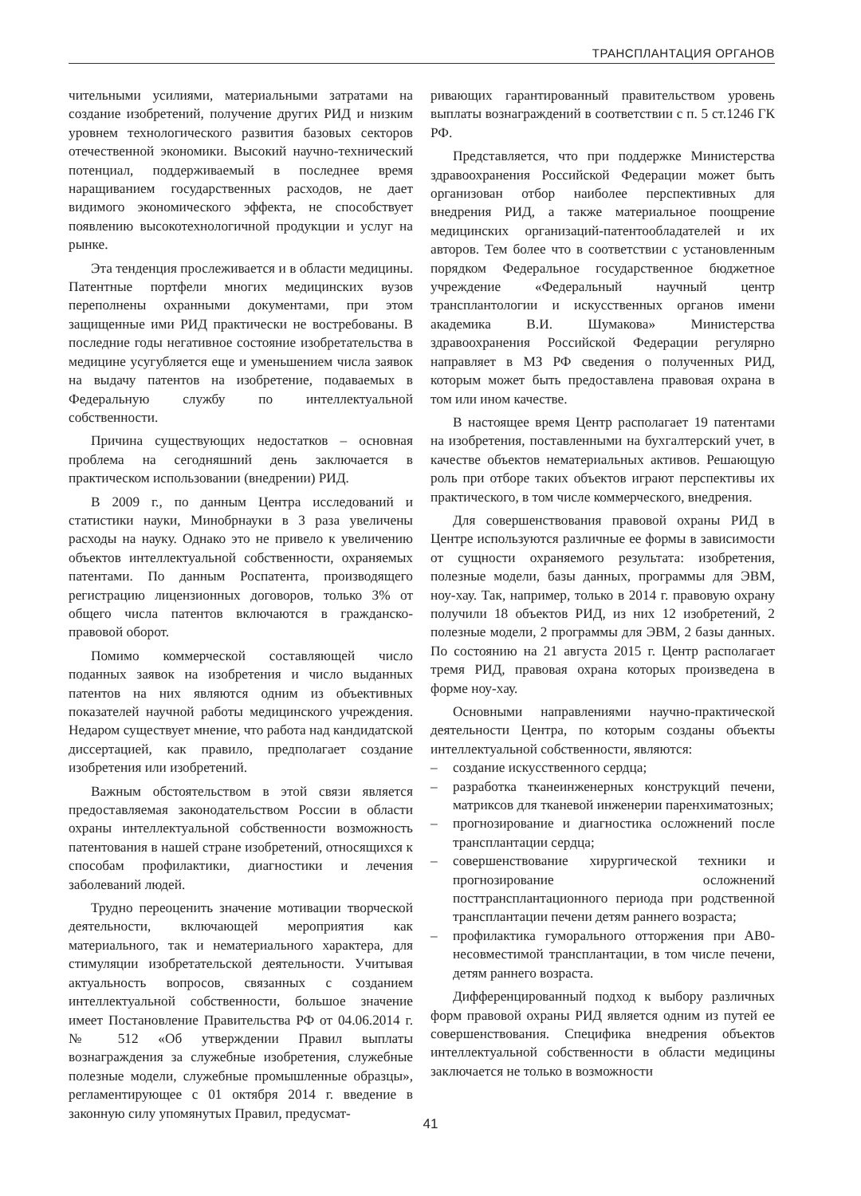ТРАНСПЛАНТАЦИЯ ОРГАНОВ
чительными усилиями, материальными затратами на создание изобретений, получение других РИД и низким уровнем технологического развития базовых секторов отечественной экономики. Высокий научно-технический потенциал, поддерживаемый в последнее время наращиванием государственных расходов, не дает видимого экономического эффекта, не способствует появлению высокотехнологичной продукции и услуг на рынке.
Эта тенденция прослеживается и в области медицины. Патентные портфели многих медицинских вузов переполнены охранными документами, при этом защищенные ими РИД практически не востребованы. В последние годы негативное состояние изобретательства в медицине усугубляется еще и уменьшением числа заявок на выдачу патентов на изобретение, подаваемых в Федеральную службу по интеллектуальной собственности.
Причина существующих недостатков – основная проблема на сегодняшний день заключается в практическом использовании (внедрении) РИД.
В 2009 г., по данным Центра исследований и статистики науки, Минобрнауки в 3 раза увеличены расходы на науку. Однако это не привело к увеличению объектов интеллектуальной собственности, охраняемых патентами. По данным Роспатента, производящего регистрацию лицензионных договоров, только 3% от общего числа патентов включаются в гражданско-правовой оборот.
Помимо коммерческой составляющей число поданных заявок на изобретения и число выданных патентов на них являются одним из объективных показателей научной работы медицинского учреждения. Недаром существует мнение, что работа над кандидатской диссертацией, как правило, предполагает создание изобретения или изобретений.
Важным обстоятельством в этой связи является предоставляемая законодательством России в области охраны интеллектуальной собственности возможность патентования в нашей стране изобретений, относящихся к способам профилактики, диагностики и лечения заболеваний людей.
Трудно переоценить значение мотивации творческой деятельности, включающей мероприятия как материального, так и нематериального характера, для стимуляции изобретательской деятельности. Учитывая актуальность вопросов, связанных с созданием интеллектуальной собственности, большое значение имеет Постановление Правительства РФ от 04.06.2014 г. № 512 «Об утверждении Правил выплаты вознаграждения за служебные изобретения, служебные полезные модели, служебные промышленные образцы», регламентирующее с 01 октября 2014 г. введение в законную силу упомянутых Правил, предусмат-
ривающих гарантированный правительством уровень выплаты вознаграждений в соответствии с п. 5 ст.1246 ГК РФ.
Представляется, что при поддержке Министерства здравоохранения Российской Федерации может быть организован отбор наиболее перспективных для внедрения РИД, а также материальное поощрение медицинских организаций-патентообладателей и их авторов. Тем более что в соответствии с установленным порядком Федеральное государственное бюджетное учреждение «Федеральный научный центр трансплантологии и искусственных органов имени академика В.И. Шумакова» Министерства здравоохранения Российской Федерации регулярно направляет в МЗ РФ сведения о полученных РИД, которым может быть предоставлена правовая охрана в том или ином качестве.
В настоящее время Центр располагает 19 патентами на изобретения, поставленными на бухгалтерский учет, в качестве объектов нематериальных активов. Решающую роль при отборе таких объектов играют перспективы их практического, в том числе коммерческого, внедрения.
Для совершенствования правовой охраны РИД в Центре используются различные ее формы в зависимости от сущности охраняемого результата: изобретения, полезные модели, базы данных, программы для ЭВМ, ноу-хау. Так, например, только в 2014 г. правовую охрану получили 18 объектов РИД, из них 12 изобретений, 2 полезные модели, 2 программы для ЭВМ, 2 базы данных. По состоянию на 21 августа 2015 г. Центр располагает тремя РИД, правовая охрана которых произведена в форме ноу-хау.
Основными направлениями научно-практической деятельности Центра, по которым созданы объекты интеллектуальной собственности, являются:
– создание искусственного сердца;
– разработка тканеинженерных конструкций печени, матриксов для тканевой инженерии паренхиматозных;
– прогнозирование и диагностика осложнений после трансплантации сердца;
– совершенствование хирургической техники и прогнозирование осложнений посттрансплантационного периода при родственной трансплантации печени детям раннего возраста;
– профилактика гуморального отторжения при АВ0-несовместимой трансплантации, в том числе печени, детям раннего возраста.
Дифференцированный подход к выбору различных форм правовой охраны РИД является одним из путей ее совершенствования. Специфика внедрения объектов интеллектуальной собственности в области медицины заключается не только в возможности
41